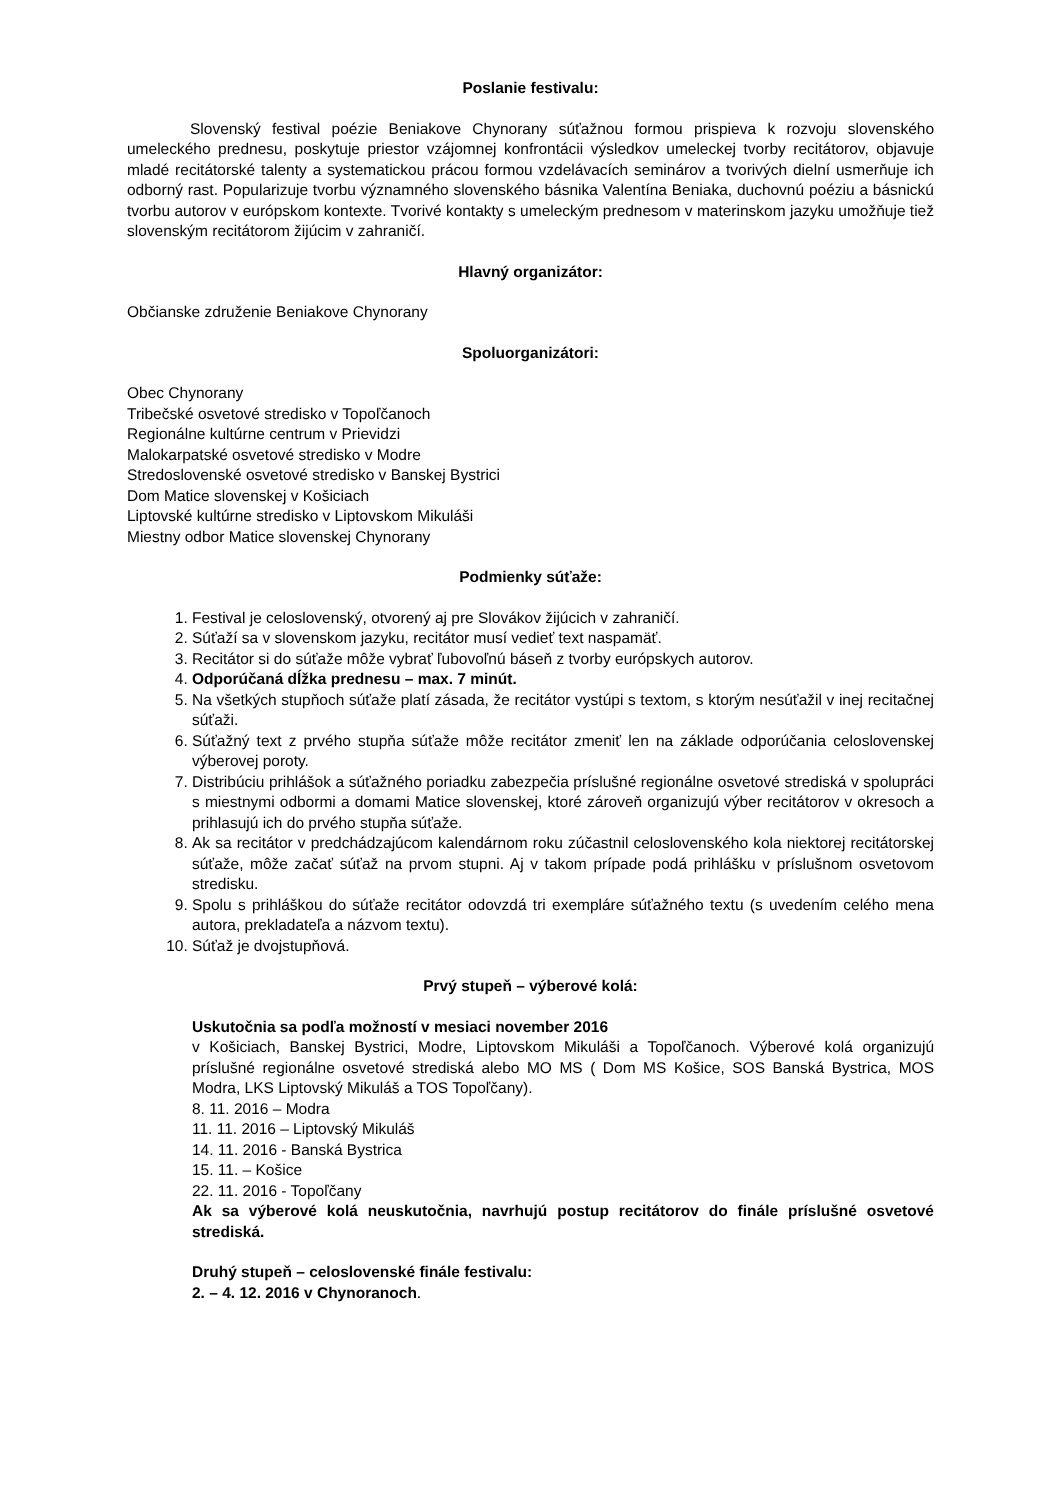Poslanie festivalu:
Slovenský festival poézie Beniakove Chynorany súťažnou formou prispieva k rozvoju slovenského umeleckého prednesu, poskytuje priestor vzájomnej konfrontácii výsledkov umeleckej tvorby recitátorov, objavuje mladé recitátorské talenty a systematickou prácou formou vzdelávacích seminárov a tvorivých dielní usmerňuje ich odborný rast. Popularizuje tvorbu významného slovenského básnika Valentína Beniaka, duchovnú poéziu a básnickú tvorbu autorov v európskom kontexte. Tvorivé kontakty s umeleckým prednesom v materinskom jazyku umožňuje tiež slovenským recitátorom žijúcim v zahraničí.
Hlavný organizátor:
Občianske združenie Beniakove Chynorany
Spoluorganizátori:
Obec Chynorany
Tribečské osvetové stredisko v Topoľčanoch
Regionálne kultúrne centrum v Prievidzi
Malokarpatské osvetové stredisko v Modre
Stredoslovenské osvetové stredisko v Banskej Bystrici
Dom Matice slovenskej v Košiciach
Liptovské kultúrne stredisko v Liptovskom Mikuláši
Miestny odbor Matice slovenskej Chynorany
Podmienky súťaže:
1. Festival je celoslovenský, otvorený aj pre Slovákov žijúcich v zahraničí.
2. Súťaží sa v slovenskom jazyku, recitátor musí vedieť text naspamäť.
3. Recitátor si do súťaže môže vybrať ľubovoľnú báseň z tvorby európskych autorov.
4. Odporúčaná dĺžka prednesu – max. 7 minút.
5. Na všetkých stupňoch súťaže platí zásada, že recitátor vystúpi s textom, s ktorým nesúťažil v inej recitačnej súťaži.
6. Súťažný text z prvého stupňa súťaže môže recitátor zmeniť len na základe odporúčania celoslovenskej výberovej poroty.
7. Distribúciu prihlášok a súťažného poriadku zabezpečia príslušné regionálne osvetové strediská v spolupráci s miestnymi odbormi a domami Matice slovenskej, ktoré zároveň organizujú výber recitátorov v okresoch a prihlasujú ich do prvého stupňa súťaže.
8. Ak sa recitátor v predchádzajúcom kalendárnom roku zúčastnil celoslovenského kola niektorej recitátorskej súťaže, môže začať súťaž na prvom stupni. Aj v takom prípade podá prihlášku v príslušnom osvetovom stredisku.
9. Spolu s prihláškou do súťaže recitátor odovzdá tri exempláre súťažného textu (s uvedením celého mena autora, prekladateľa a názvom textu).
10. Súťaž je dvojstupňová.
Prvý stupeň – výberové kolá:
Uskutočnia sa podľa možností v mesiaci november 2016
v Košiciach, Banskej Bystrici, Modre, Liptovskom Mikuláši a Topoľčanoch. Výberové kolá organizujú príslušné regionálne osvetové strediská alebo MO MS ( Dom MS Košice, SOS Banská Bystrica, MOS Modra, LKS Liptovský Mikuláš a TOS Topoľčany).
8. 11. 2016 – Modra
11. 11. 2016 – Liptovský Mikuláš
14. 11. 2016 - Banská Bystrica
15. 11. – Košice
22. 11. 2016 - Topoľčany
Ak sa výberové kolá neuskutočnia, navrhujú postup recitátorov do finále príslušné osvetové strediská.
Druhý stupeň – celoslovenské finále festivalu:
2. – 4. 12. 2016 v Chynoranoch.